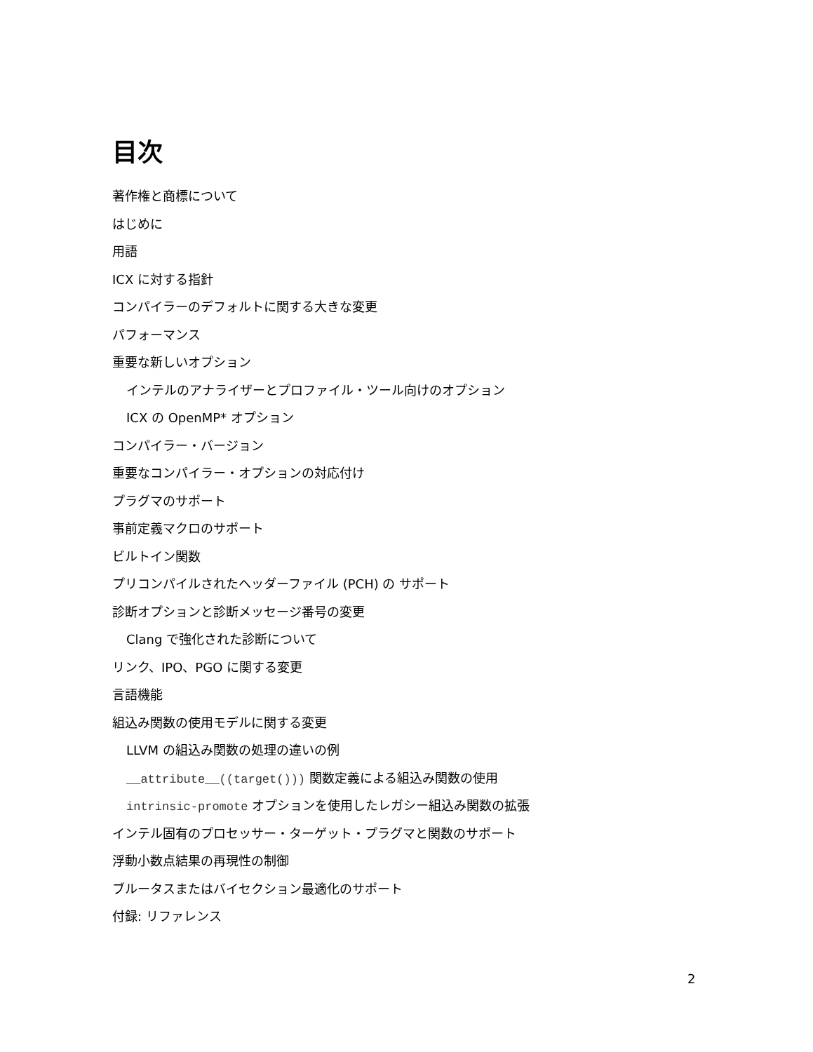目次
著作権と商標について
はじめに
用語
ICX に対する指針
コンパイラーのデフォルトに関する大きな変更
パフォーマンス
重要な新しいオプション
インテルのアナライザーとプロファイル・ツール向けのオプション
ICX の OpenMP* オプション
コンパイラー・バージョン
重要なコンパイラー・オプションの対応付け
プラグマのサポート
事前定義マクロのサポート
ビルトイン関数
プリコンパイルされたヘッダーファイル (PCH) の サポート
診断オプションと診断メッセージ番号の変更
Clang で強化された診断について
リンク、IPO、PGO に関する変更
言語機能
組込み関数の使用モデルに関する変更
LLVM の組込み関数の処理の違いの例
__attribute__((target())) 関数定義による組込み関数の使用
intrinsic-promote オプションを使用したレガシー組込み関数の拡張
インテル固有のプロセッサー・ターゲット・プラグマと関数のサポート
浮動小数点結果の再現性の制御
ブルータスまたはバイセクション最適化のサポート
付録: リファレンス
2